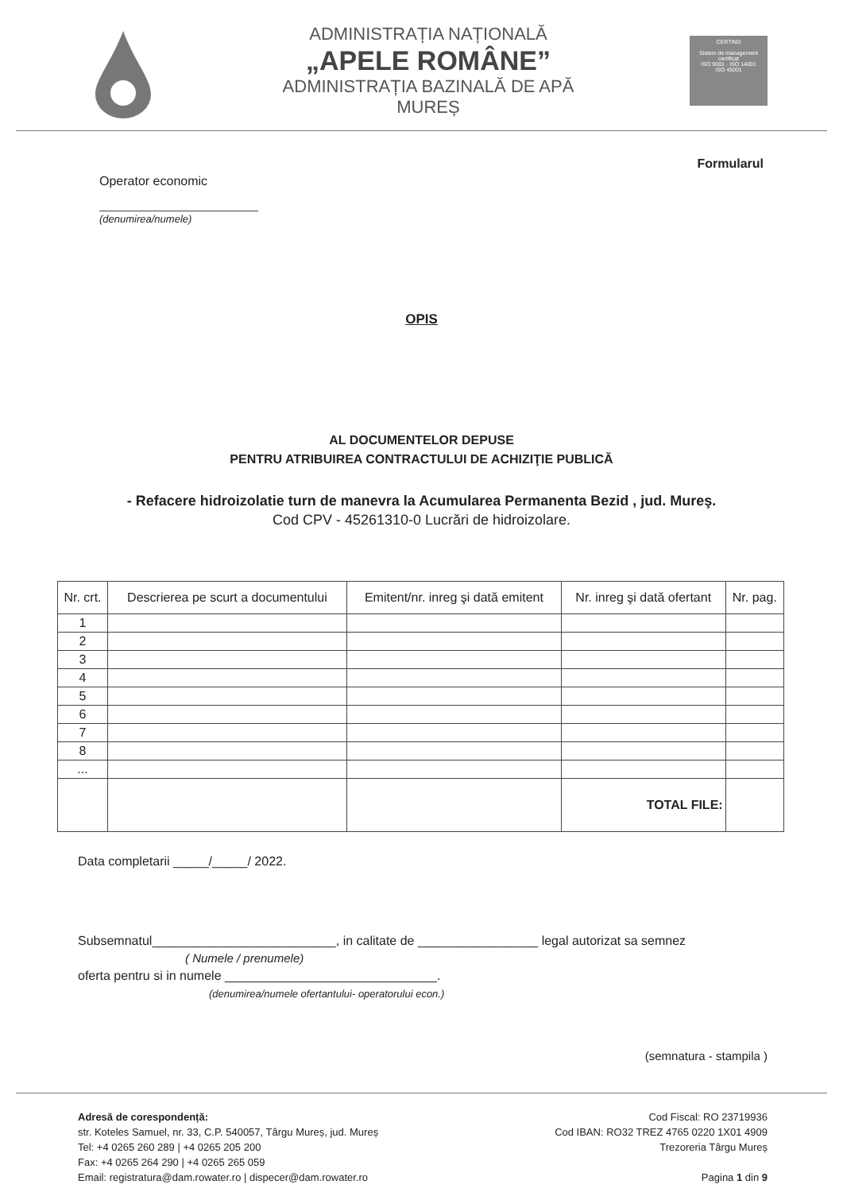ADMINISTRAȚIA NAȚIONALĂ
„APELE ROMÂNE”
ADMINISTRAȚIA BAZINALĂ DE APĂ
MUREȘ
CERTIND
Sistem de management certificat
ISO 9001 · ISO 14001
ISO 45001
Formularul
Operator economic
(denumirea/numele)
OPIS
AL DOCUMENTELOR DEPUSE
PENTRU ATRIBUIREA CONTRACTULUI DE ACHIZIŢIE PUBLICĂ
- Refacere hidroizolatie turn de manevra la Acumularea Permanenta Bezid , jud. Mureş.
Cod CPV - 45261310-0 Lucrări de hidroizolare.
| Nr. crt. | Descrierea pe scurt a documentului | Emitent/nr. inreg şi dată emitent | Nr. inreg şi dată ofertant | Nr. pag. |
| --- | --- | --- | --- | --- |
| 1 | | | | |
| 2 | | | | |
| 3 | | | | |
| 4 | | | | |
| 5 | | | | |
| 6 | | | | |
| 7 | | | | |
| 8 | | | | |
| ... | | | | |
| | | | TOTAL FILE: | |
Data completarii _____/_____/ 2022.
Subsemnatul__________________________, in calitate de _________________ legal autorizat sa semnez
( Numele / prenumele)
oferta pentru si in numele ______________________________.
(denumirea/numele ofertantului- operatorului econ.)
(semnatura - stampila )
Adresă de corespondență:
str. Koteles Samuel, nr. 33, C.P. 540057, Târgu Mureș, jud. Mureș
Tel: +4 0265 260 289 | +4 0265 205 200
Fax: +4 0265 264 290 | +4 0265 265 059
Email: registratura@dam.rowater.ro | dispecer@dam.rowater.ro
Cod Fiscal: RO 23719936
Cod IBAN: RO32 TREZ 4765 0220 1X01 4909
Trezoreria Târgu Mureș
Pagina 1 din 9